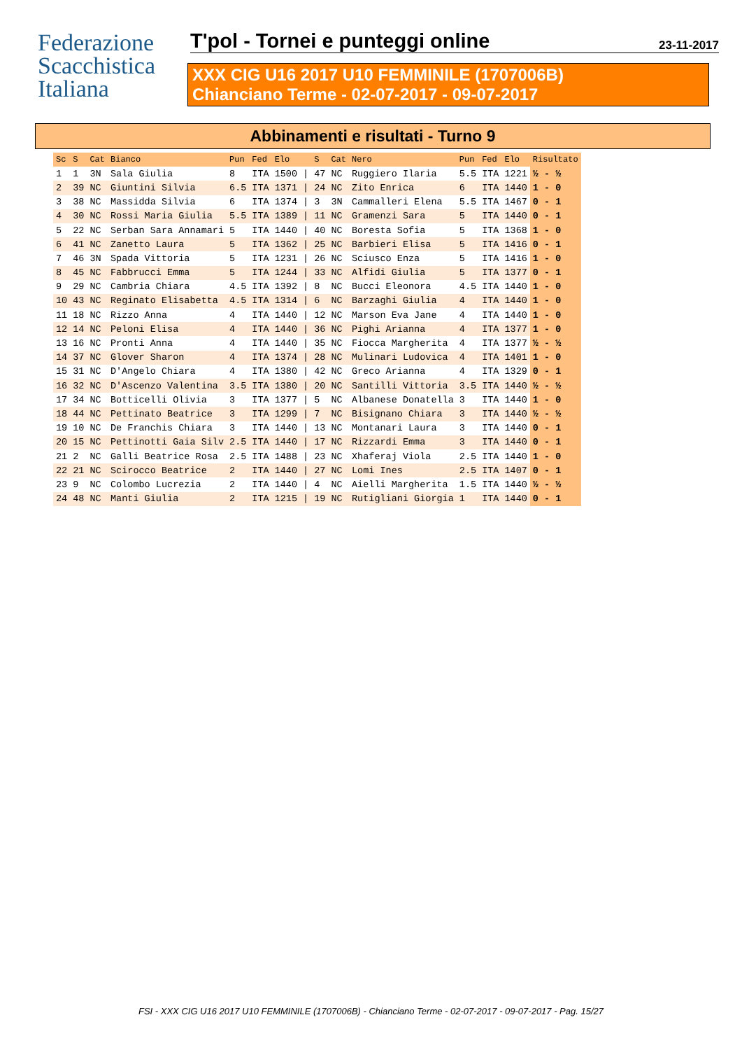Federazione
Scacchistica
Italiana
T'pol - Tornei e punteggi online 23-11-2017
XXX CIG U16 2017 U10 FEMMINILE (1707006B)
Chianciano Terme - 02-07-2017 - 09-07-2017
Abbinamenti e risultati - Turno 9
| Sc | S | Cat | Bianco | Pun | Fed | Elo | | S | Cat | Nero | Pun | Fed | Elo | Risultato |
| --- | --- | --- | --- | --- | --- | --- | --- | --- | --- | --- | --- | --- | --- | --- |
| 1 | 1 | 3N | Sala Giulia | 8 | ITA | 1500 | / | 47 | NC | Ruggiero Ilaria | 5.5 | ITA | 1221 | ½ - ½ |
| 2 | 39 | NC | Giuntini Silvia | 6.5 | ITA | 1371 | / | 24 | NC | Zito Enrica | 6 | ITA | 1440 | 1 - 0 |
| 3 | 38 | NC | Massidda Silvia | 6 | ITA | 1374 | / | 3 | 3N | Cammalleri Elena | 5.5 | ITA | 1467 | 0 - 1 |
| 4 | 30 | NC | Rossi Maria Giulia | 5.5 | ITA | 1389 | / | 11 | NC | Gramenzi Sara | 5 | ITA | 1440 | 0 - 1 |
| 5 | 22 | NC | Serban Sara Annamari | 5 | ITA | 1440 | / | 40 | NC | Boresta Sofia | 5 | ITA | 1368 | 1 - 0 |
| 6 | 41 | NC | Zanetto Laura | 5 | ITA | 1362 | / | 25 | NC | Barbieri Elisa | 5 | ITA | 1416 | 0 - 1 |
| 7 | 46 | 3N | Spada Vittoria | 5 | ITA | 1231 | / | 26 | NC | Sciusco Enza | 5 | ITA | 1416 | 1 - 0 |
| 8 | 45 | NC | Fabbrucci Emma | 5 | ITA | 1244 | / | 33 | NC | Alfidi Giulia | 5 | ITA | 1377 | 0 - 1 |
| 9 | 29 | NC | Cambria Chiara | 4.5 | ITA | 1392 | / | 8 | NC | Bucci Eleonora | 4.5 | ITA | 1440 | 1 - 0 |
| 10 | 43 | NC | Reginato Elisabetta | 4.5 | ITA | 1314 | / | 6 | NC | Barzaghi Giulia | 4 | ITA | 1440 | 1 - 0 |
| 11 | 18 | NC | Rizzo Anna | 4 | ITA | 1440 | / | 12 | NC | Marson Eva Jane | 4 | ITA | 1440 | 1 - 0 |
| 12 | 14 | NC | Peloni Elisa | 4 | ITA | 1440 | / | 36 | NC | Pighi Arianna | 4 | ITA | 1377 | 1 - 0 |
| 13 | 16 | NC | Pronti Anna | 4 | ITA | 1440 | / | 35 | NC | Fiocca Margherita | 4 | ITA | 1377 | ½ - ½ |
| 14 | 37 | NC | Glover Sharon | 4 | ITA | 1374 | / | 28 | NC | Mulinari Ludovica | 4 | ITA | 1401 | 1 - 0 |
| 15 | 31 | NC | D'Angelo Chiara | 4 | ITA | 1380 | / | 42 | NC | Greco Arianna | 4 | ITA | 1329 | 0 - 1 |
| 16 | 32 | NC | D'Ascenzo Valentina | 3.5 | ITA | 1380 | / | 20 | NC | Santilli Vittoria | 3.5 | ITA | 1440 | ½ - ½ |
| 17 | 34 | NC | Botticelli Olivia | 3 | ITA | 1377 | / | 5 | NC | Albanese Donatella | 3 | ITA | 1440 | 1 - 0 |
| 18 | 44 | NC | Pettinato Beatrice | 3 | ITA | 1299 | / | 7 | NC | Bisignano Chiara | 3 | ITA | 1440 | ½ - ½ |
| 19 | 10 | NC | De Franchis Chiara | 3 | ITA | 1440 | / | 13 | NC | Montanari Laura | 3 | ITA | 1440 | 0 - 1 |
| 20 | 15 | NC | Pettinotti Gaia Silv | 2.5 | ITA | 1440 | / | 17 | NC | Rizzardi Emma | 3 | ITA | 1440 | 0 - 1 |
| 21 | 2 | NC | Galli Beatrice Rosa | 2.5 | ITA | 1488 | / | 23 | NC | Xhaferaj Viola | 2.5 | ITA | 1440 | 1 - 0 |
| 22 | 21 | NC | Scirocco Beatrice | 2 | ITA | 1440 | / | 27 | NC | Lomi Ines | 2.5 | ITA | 1407 | 0 - 1 |
| 23 | 9 | NC | Colombo Lucrezia | 2 | ITA | 1440 | / | 4 | NC | Aielli Margherita | 1.5 | ITA | 1440 | ½ - ½ |
| 24 | 48 | NC | Manti Giulia | 2 | ITA | 1215 | / | 19 | NC | Rutigliani Giorgia | 1 | ITA | 1440 | 0 - 1 |
FSI - XXX CIG U16 2017 U10 FEMMINILE (1707006B) - Chianciano Terme - 02-07-2017 - 09-07-2017 - Pag. 15/27